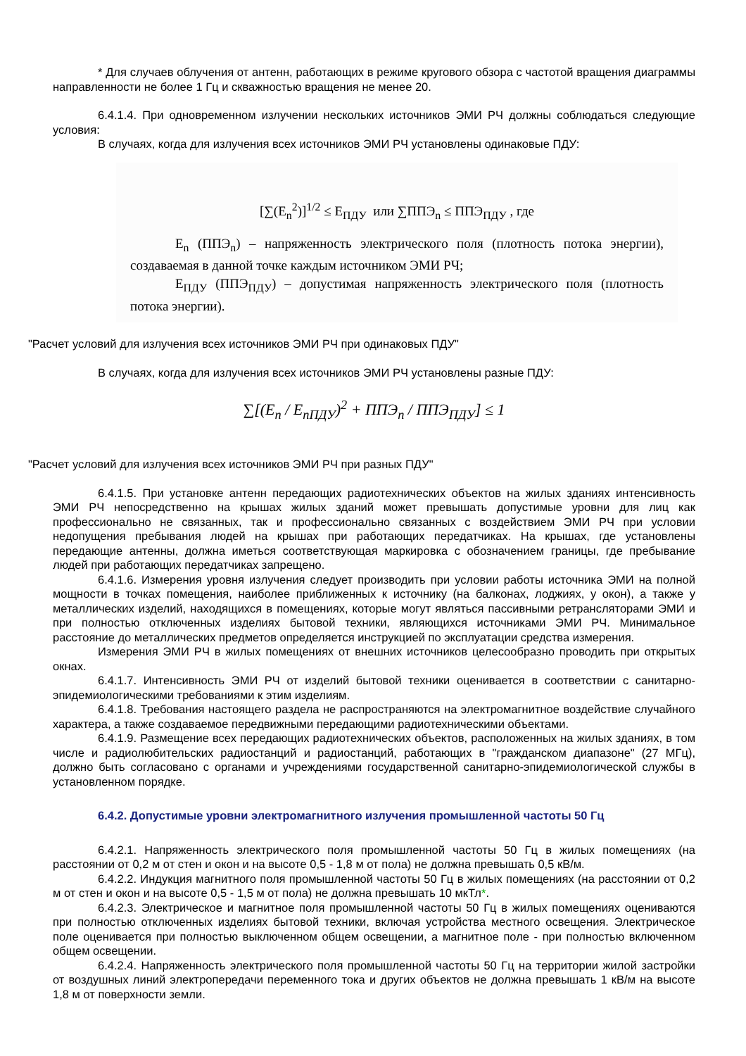* Для случаев облучения от антенн, работающих в режиме кругового обзора с частотой вращения диаграммы направленности не более 1 Гц и скважностью вращения не менее 20.
6.4.1.4. При одновременном излучении нескольких источников ЭМИ РЧ должны соблюдаться следующие условия:
В случаях, когда для излучения всех источников ЭМИ РЧ установлены одинаковые ПДУ:
[∑(E<sub>n</sub><sup>2</sup>)]<sup>1/2</sup> ≤ E<sub>ПДУ</sub> или ∑ППЭ<sub>n</sub> ≤ ППЭ<sub>ПДУ</sub> , где
E<sub>n</sub> (ППЭ<sub>n</sub>) – напряженность электрического поля (плотность потока энергии), создаваемая в данной точке каждым источником ЭМИ РЧ;
E<sub>ПДУ</sub> (ППЭ<sub>ПДУ</sub>) – допустимая напряженность электрического поля (плотность потока энергии).
"Расчет условий для излучения всех источников ЭМИ РЧ при одинаковых ПДУ"
В случаях, когда для излучения всех источников ЭМИ РЧ установлены разные ПДУ:
∑[(E<sub>n</sub> / E<sub>nПДУ</sub>)<sup>2</sup> + ППЭ<sub>n</sub> / ППЭ<sub>ПДУ</sub>] ≤ 1
"Расчет условий для излучения всех источников ЭМИ РЧ при разных ПДУ"
6.4.1.5. При установке антенн передающих радиотехнических объектов на жилых зданиях интенсивность ЭМИ РЧ непосредственно на крышах жилых зданий может превышать допустимые уровни для лиц как профессионально не связанных, так и профессионально связанных с воздействием ЭМИ РЧ при условии недопущения пребывания людей на крышах при работающих передатчиках. На крышах, где установлены передающие антенны, должна иметься соответствующая маркировка с обозначением границы, где пребывание людей при работающих передатчиках запрещено.
6.4.1.6. Измерения уровня излучения следует производить при условии работы источника ЭМИ на полной мощности в точках помещения, наиболее приближенных к источнику (на балконах, лоджиях, у окон), а также у металлических изделий, находящихся в помещениях, которые могут являться пассивными ретрансляторами ЭМИ и при полностью отключенных изделиях бытовой техники, являющихся источниками ЭМИ РЧ. Минимальное расстояние до металлических предметов определяется инструкцией по эксплуатации средства измерения.
Измерения ЭМИ РЧ в жилых помещениях от внешних источников целесообразно проводить при открытых окнах.
6.4.1.7. Интенсивность ЭМИ РЧ от изделий бытовой техники оценивается в соответствии с санитарно-эпидемиологическими требованиями к этим изделиям.
6.4.1.8. Требования настоящего раздела не распространяются на электромагнитное воздействие случайного характера, а также создаваемое передвижными передающими радиотехническими объектами.
6.4.1.9. Размещение всех передающих радиотехнических объектов, расположенных на жилых зданиях, в том числе и радиолюбительских радиостанций и радиостанций, работающих в "гражданском диапазоне" (27 МГц), должно быть согласовано с органами и учреждениями государственной санитарно-эпидемиологической службы в установленном порядке.
6.4.2. Допустимые уровни электромагнитного излучения промышленной частоты 50 Гц
6.4.2.1. Напряженность электрического поля промышленной частоты 50 Гц в жилых помещениях (на расстоянии от 0,2 м от стен и окон и на высоте 0,5 - 1,8 м от пола) не должна превышать 0,5 кВ/м.
6.4.2.2. Индукция магнитного поля промышленной частоты 50 Гц в жилых помещениях (на расстоянии от 0,2 м от стен и окон и на высоте 0,5 - 1,5 м от пола) не должна превышать 10 мкТл*.
6.4.2.3. Электрическое и магнитное поля промышленной частоты 50 Гц в жилых помещениях оцениваются при полностью отключенных изделиях бытовой техники, включая устройства местного освещения. Электрическое поле оценивается при полностью выключенном общем освещении, а магнитное поле - при полностью включенном общем освещении.
6.4.2.4. Напряженность электрического поля промышленной частоты 50 Гц на территории жилой застройки от воздушных линий электропередачи переменного тока и других объектов не должна превышать 1 кВ/м на высоте 1,8 м от поверхности земли.